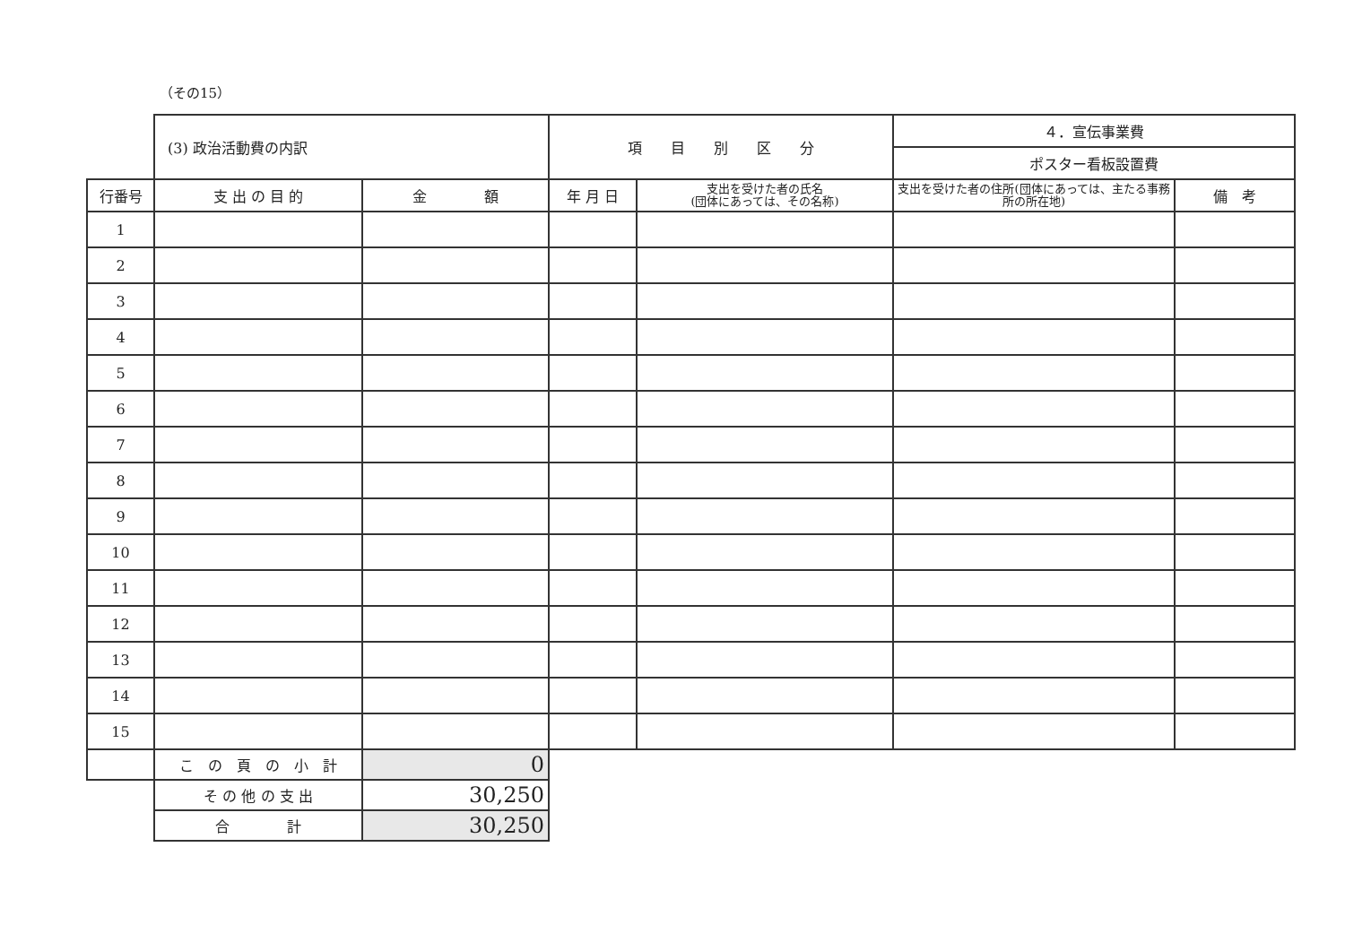（その15）
| | (3) 政治活動費の内訳 | | 項 目 別 区 分 | | ４．宣伝事業費 | |
| | | | | | ポスター看板設置費 | |
| 行番号 | 支 出 の 目 的 | 金 額 | 年 月 日 | 支出を受けた者の氏名 (団体にあっては、その名称) | 支出を受けた者の住所(団体にあっては、主たる事務所の所在地) | 備 考 |
| 1 | | | | | | |
| 2 | | | | | | |
| 3 | | | | | | |
| 4 | | | | | | |
| 5 | | | | | | |
| 6 | | | | | | |
| 7 | | | | | | |
| 8 | | | | | | |
| 9 | | | | | | |
| 10 | | | | | | |
| 11 | | | | | | |
| 12 | | | | | | |
| 13 | | | | | | |
| 14 | | | | | | |
| 15 | | | | | | |
| | こ の 頁 の 小 計 | 0 | | | | |
| | そ の 他 の 支 出 | 30,250 | | | | |
| | 合 計 | 30,250 | | | | |